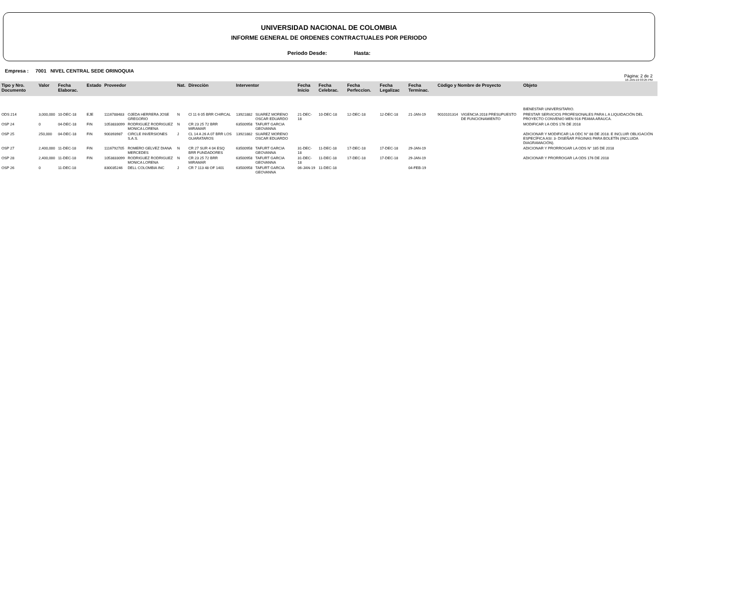UNIVERSIDAD NACIONAL DE COLOMBIA
INFORME GENERAL DE ORDENES CONTRACTUALES POR PERIODO
Periodo Desde: Hasta:
Empresa : 7001 NIVEL CENTRAL SEDE ORINOQUIA
Pàgina: 2 de 2
16-JAN-19 03:25 PM
| Tipo y Nro. Documento | Valor | Fecha Elaborac. | Estado | Proveedor | | Nat. | Direcciòn | Interventor | | Fecha Inicio | Fecha Celebrac. | Fecha Perfeccion. | Fecha Legalizac | Fecha Terminac. | Còdigo y Nombre de Proyecto | | Objeto |
| --- | --- | --- | --- | --- | --- | --- | --- | --- | --- | --- | --- | --- | --- | --- | --- | --- | --- |
| | | | | | | | | | | | | | | | | | BIENESTAR UNIVERSITARIO. |
| ODS 214 | 3,000,000 | 10-DEC-18 | EJE | 1116788483 | OJEDA HERRERA JOSE GREGORIO | N | Cl 11 6 05 BRR CHIRCAL | 13921882 | SUAREZ MORENO OSCAR EDUARDO | 21-DEC-18 | 10-DEC-18 | 12-DEC-18 | 12-DEC-18 | 21-JAN-19 | 9010101314 | VIGENCIA 2018 PRESUPUESTO DE FUNCIONAMIENTO | PRESTAR SERVICIOS PROFESIONALES PARA L A LIQUIDACIÓN DEL PROYECTO CONVENIO MEN 916 PEAMA ARAUCA. |
| OSP 24 | 0 | 04-DEC-18 | FIN | 1053833099 | RODRIGUEZ RODRIGUEZ MONICA LORENA | N | CR 23 25 72 BRR MIRAMAR | 63500958 | TAFURT GARCIA GEOVANNA | | | | | | | | MODIFICAR LA ODS 176 DE 2018 |
| OSP 25 | 250,000 | 04-DEC-18 | FIN | 900393987 | CIRCLE INVERSIONES S.A.S. | J | CL 14 A 26 A 07 BRR LOS GUARATAROS | 13921882 | SUAREZ MORENO OSCAR EDUARDO | | | | | | | | ADICIONAR Y MODIFICAR LA ODC N° 88 DE 2018. E INCLUIR OBLIGACIÓN ESPECÍFICA ASI: 3- DISEÑAR PÁGINAS PARA BOLETÍN (INCLUIDA DIAGRAMACIÓN). |
| OSP 27 | 2,400,000 | 11-DEC-18 | FIN | 1116792705 | ROMERO GELVEZ DIANA MERCEDES | N | CR 27 SUR 4 04 ESQ BRR FUNDADORES | 63500958 | TAFURT GARCIA GEOVANNA | 31-DEC-18 | 11-DEC-18 | 17-DEC-18 | 17-DEC-18 | 29-JAN-19 | | | ADICIONAR Y PRORROGAR LA ODS N° 185 DE 2018 |
| OSP 28 | 2,400,000 | 11-DEC-18 | FIN | 1053833099 | RODRIGUEZ RODRIGUEZ MONICA LORENA | N | CR 23 25 72 BRR MIRAMAR | 63500958 | TAFURT GARCIA GEOVANNA | 31-DEC-18 | 11-DEC-18 | 17-DEC-18 | 17-DEC-18 | 29-JAN-19 | | | ADICIONAR Y PRORROGAR LA ODS 176 DE 2018 |
| OSP 26 | 0 | 11-DEC-18 | | 830035246 | DELL COLOMBIA INC | J | CR 7 113 48 OF 1401 | 63500958 | TAFURT GARCIA GEOVANNA | 06-JAN-19 | 11-DEC-18 | | | 04-FEB-19 | | | |